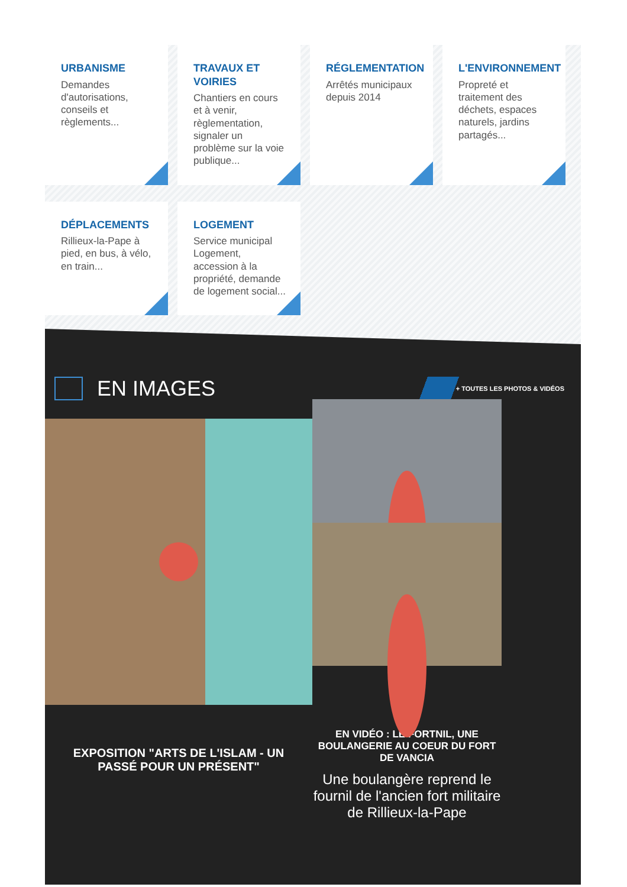URBANISME
Demandes d'autorisations, conseils et règlements...
TRAVAUX ET VOIRIES
Chantiers en cours et à venir, règlementation, signaler un problème sur la voie publique...
RÉGLEMENTATION
Arrêtés municipaux depuis 2014
L'ENVIRONNEMENT
Propreté et traitement des déchets, espaces naturels, jardins partagés...
DÉPLACEMENTS
Rillieux-la-Pape à pied, en bus, à vélo, en train...
LOGEMENT
Service municipal Logement, accession à la propriété, demande de logement social...
EN IMAGES
+ TOUTES LES PHOTOS & VIDÉOS
EXPOSITION "ARTS DE L'ISLAM - UN PASSÉ POUR UN PRÉSENT"
EN VIDÉO : LE FORTNIL, UNE BOULANGERIE AU COEUR DU FORT DE VANCIA
Une boulangère reprend le fournil de l'ancien fort militaire de Rillieux-la-Pape